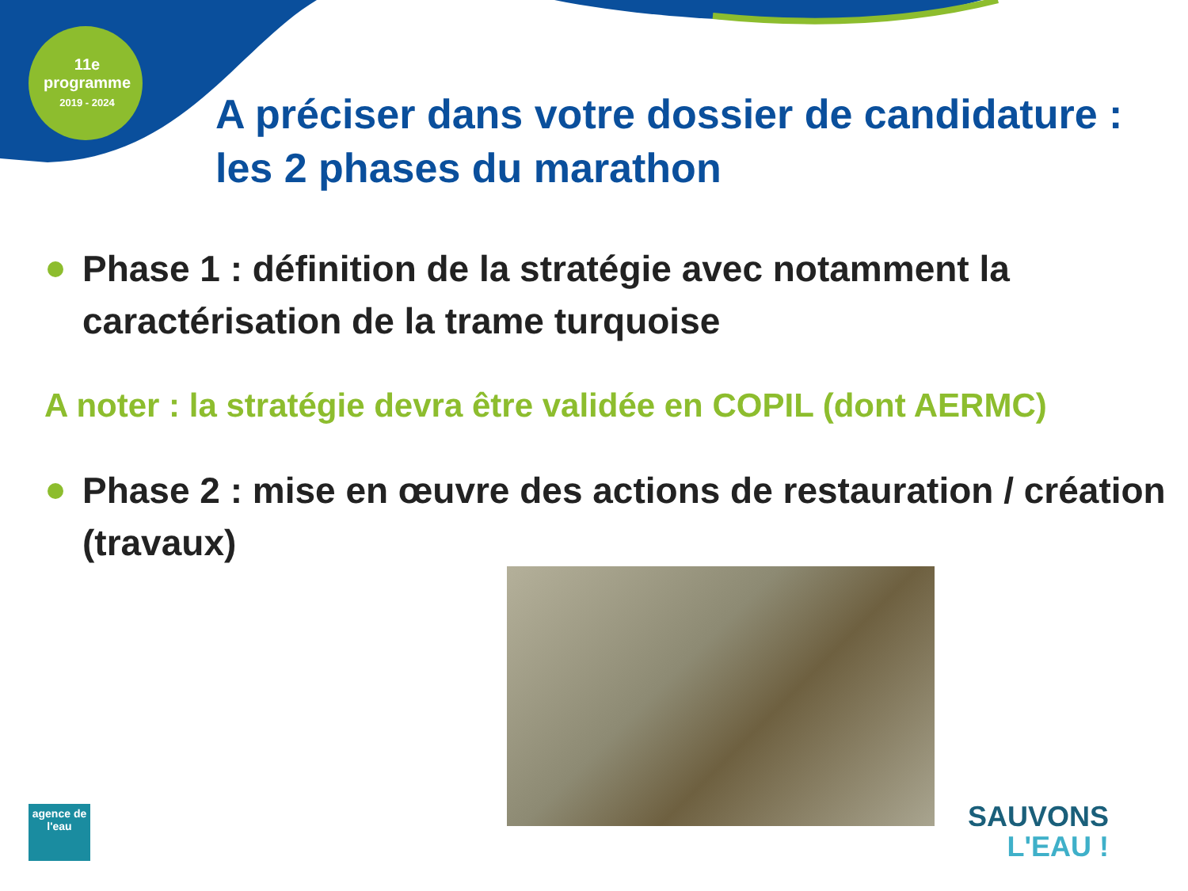11e programme
2019 - 2024
A préciser dans votre dossier de candidature : les 2 phases du marathon
Phase 1 : définition de la stratégie avec notamment la caractérisation de la trame turquoise
A noter : la stratégie devra être validée en COPIL (dont AERMC)
Phase 2 : mise en œuvre des actions de restauration / création (travaux)
agence de l'eau
SAUVONS
L'EAU !